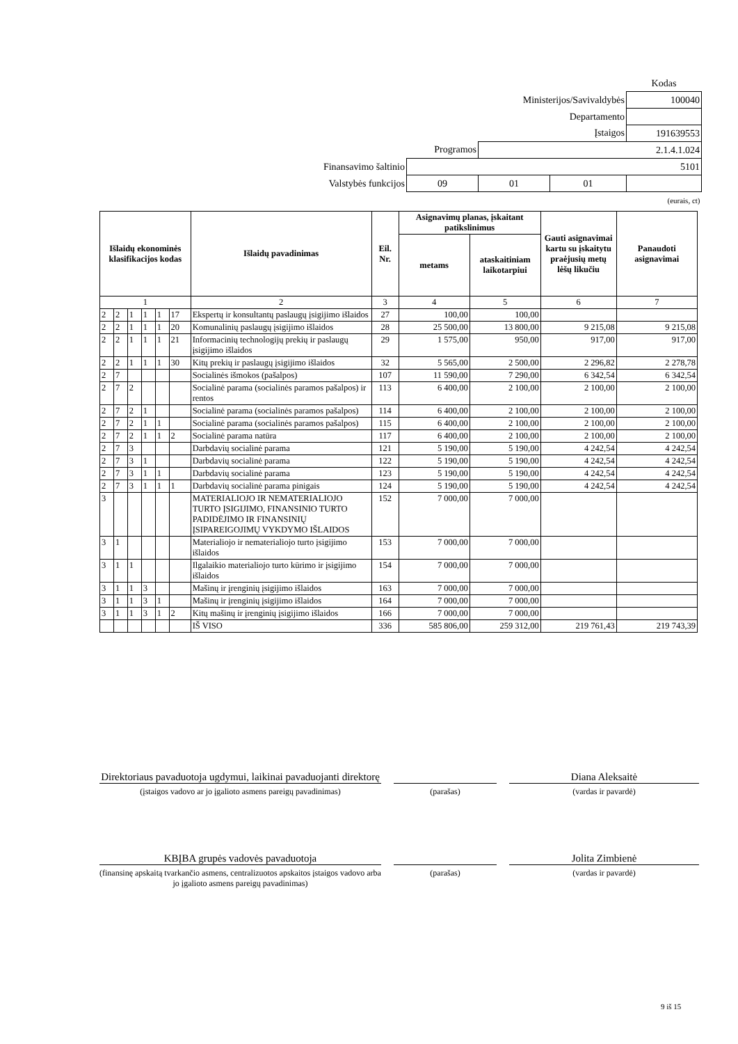| | | | | Kodas |
| Ministerijos/Savivaldybės | | | | 100040 |
| Departamento | | | | |
| Įstaigos | | | | 191639553 |
| Programos | | 2.1.4.1.024 | | |
| Finansavimo šaltinio | 5101 | | | |
| Valstybės funkcijos | 09 | 01 | 01 | |
| (eurais, ct) | | | | |
| Išlaidų ekonominės klasifikacijos kodas | | | | | | Išlaidų pavadinimas | Eil. Nr. | Asignavimų planas, įskaitant patikslinimus | | Gauti asignavimai kartu su įskaitytu praėjusių metų lėšų likučiu | Panaudoti asignavimai |
| --- | --- | --- | --- | --- | --- | --- | --- | --- | --- | --- | --- |
| | | | | | | | | metams | ataskaitiniam laikotarpiui | | |
| 1 | | | | | | 2 | 3 | 4 | 5 | 6 | 7 |
| 2 | 2 | 1 | 1 | 1 | 17 | Ekspertų ir konsultantų paslaugų įsigijimo išlaidos | 27 | 100,00 | 100,00 | | |
| 2 | 2 | 1 | 1 | 1 | 20 | Komunalinių paslaugų įsigijimo išlaidos | 28 | 25 500,00 | 13 800,00 | 9 215,08 | 9 215,08 |
| 2 | 2 | 1 | 1 | 1 | 21 | Informacinių technologijų prekių ir paslaugų įsigijimo išlaidos | 29 | 1 575,00 | 950,00 | 917,00 | 917,00 |
| 2 | 2 | 1 | 1 | 1 | 30 | Kitų prekių ir paslaugų įsigijimo išlaidos | 32 | 5 565,00 | 2 500,00 | 2 296,82 | 2 278,78 |
| 2 | 7 | | | | | Socialinės išmokos (pašalpos) | 107 | 11 590,00 | 7 290,00 | 6 342,54 | 6 342,54 |
| 2 | 7 | 2 | | | | Socialinė parama (socialinės paramos pašalpos) ir rentos | 113 | 6 400,00 | 2 100,00 | 2 100,00 | 2 100,00 |
| 2 | 7 | 2 | 1 | | | Socialinė parama (socialinės paramos pašalpos) | 114 | 6 400,00 | 2 100,00 | 2 100,00 | 2 100,00 |
| 2 | 7 | 2 | 1 | 1 | | Socialinė parama (socialinės paramos pašalpos) | 115 | 6 400,00 | 2 100,00 | 2 100,00 | 2 100,00 |
| 2 | 7 | 2 | 1 | 1 | 2 | Socialinė parama natūra | 117 | 6 400,00 | 2 100,00 | 2 100,00 | 2 100,00 |
| 2 | 7 | 3 | | | | Darbdavių socialinė parama | 121 | 5 190,00 | 5 190,00 | 4 242,54 | 4 242,54 |
| 2 | 7 | 3 | 1 | | | Darbdavių socialinė parama | 122 | 5 190,00 | 5 190,00 | 4 242,54 | 4 242,54 |
| 2 | 7 | 3 | 1 | 1 | | Darbdavių socialinė parama | 123 | 5 190,00 | 5 190,00 | 4 242,54 | 4 242,54 |
| 2 | 7 | 3 | 1 | 1 | 1 | Darbdavių socialinė parama pinigais | 124 | 5 190,00 | 5 190,00 | 4 242,54 | 4 242,54 |
| 3 | | | | | | MATERIALIOJO IR NEMATERIALIOJO TURTO ĮSIGIJIMO, FINANSINIO TURTO PADIDĖJIMO IR FINANSINIŲ ĮSIPAREIGOJIMŲ VYKDYMO IŠLAIDOS | 152 | 7 000,00 | 7 000,00 | | |
| 3 | 1 | | | | | Materialiojo ir nematerialiojo turto įsigijimo išlaidos | 153 | 7 000,00 | 7 000,00 | | |
| 3 | 1 | 1 | | | | Ilgalaikio materialiojo turto kūrimo ir įsigijimo išlaidos | 154 | 7 000,00 | 7 000,00 | | |
| 3 | 1 | 1 | 3 | | | Mašinų ir įrenginių įsigijimo išlaidos | 163 | 7 000,00 | 7 000,00 | | |
| 3 | 1 | 1 | 3 | 1 | | Mašinų ir įrenginių įsigijimo išlaidos | 164 | 7 000,00 | 7 000,00 | | |
| 3 | 1 | 1 | 3 | 1 | 2 | Kitų mašinų ir įrenginių įsigijimo išlaidos | 166 | 7 000,00 | 7 000,00 | | |
| | | | | | | IŠ VISO | 336 | 585 806,00 | 259 312,00 | 219 761,43 | 219 743,39 |
Direktoriaus pavaduotoja ugdymui, laikinai pavaduojanti direktorę
Diana Aleksaitė
(įstaigos vadovo ar jo įgalioto asmens pareigų pavadinimas)
(parašas) (vardas ir pavardė)
KBĮBA grupės vadovės pavaduotoja Jolita Zimbienė
(finansinę apskaitą tvarkančio asmens, centralizuotos apskaitos įstaigos vadovo arba jo įgalioto asmens pareigų pavadinimas)
(parašas) (vardas ir pavardė)
9 iš 15